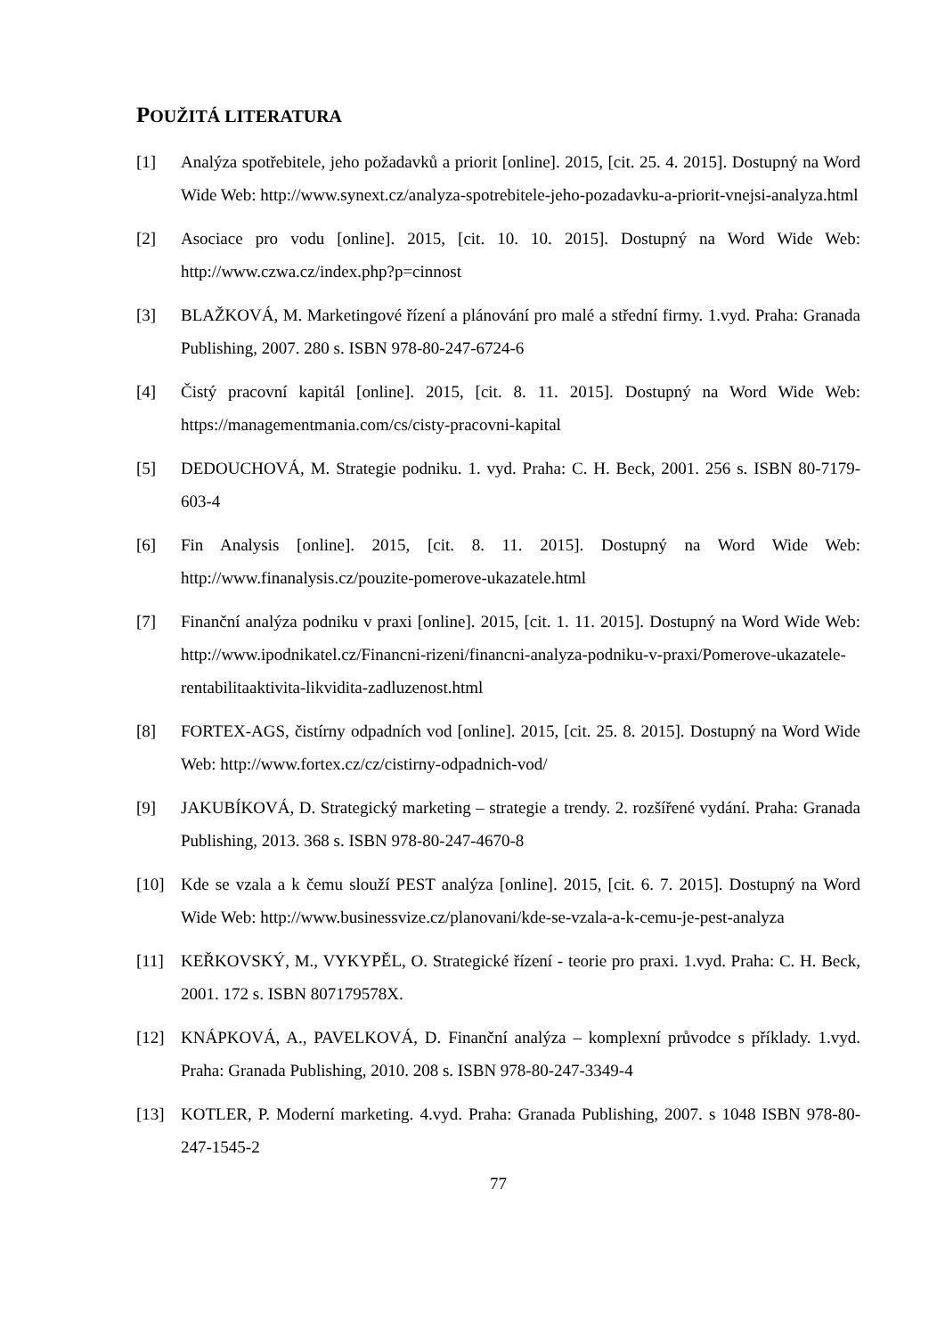POUŽITÁ LITERATURA
[1] Analýza spotřebitele, jeho požadavků a priorit [online]. 2015, [cit. 25. 4. 2015]. Dostupný na Word Wide Web: http://www.synext.cz/analyza-spotrebitele-jeho-pozadavku-a-priorit-vnejsi-analyza.html
[2] Asociace pro vodu [online]. 2015, [cit. 10. 10. 2015]. Dostupný na Word Wide Web: http://www.czwa.cz/index.php?p=cinnost
[3] BLAŽKOVÁ, M. Marketingové řízení a plánování pro malé a střední firmy. 1.vyd. Praha: Granada Publishing, 2007. 280 s. ISBN 978-80-247-6724-6
[4] Čistý pracovní kapitál [online]. 2015, [cit. 8. 11. 2015]. Dostupný na Word Wide Web: https://managementmania.com/cs/cisty-pracovni-kapital
[5] DEDOUCHOVÁ, M. Strategie podniku. 1. vyd. Praha: C. H. Beck, 2001. 256 s. ISBN 80-7179-603-4
[6] Fin Analysis [online]. 2015, [cit. 8. 11. 2015]. Dostupný na Word Wide Web: http://www.finanalysis.cz/pouzite-pomerove-ukazatele.html
[7] Finanční analýza podniku v praxi [online]. 2015, [cit. 1. 11. 2015]. Dostupný na Word Wide Web: http://www.ipodnikatel.cz/Financni-rizeni/financni-analyza-podniku-v-praxi/Pomerove-ukazatele-rentabilitaaktivita-likvidita-zadluzenost.html
[8] FORTEX-AGS, čistírny odpadních vod [online]. 2015, [cit. 25. 8. 2015]. Dostupný na Word Wide Web: http://www.fortex.cz/cz/cistirny-odpadnich-vod/
[9] JAKUBÍKOVÁ, D. Strategický marketing – strategie a trendy. 2. rozšířené vydání. Praha: Granada Publishing, 2013. 368 s. ISBN 978-80-247-4670-8
[10] Kde se vzala a k čemu slouží PEST analýza [online]. 2015, [cit. 6. 7. 2015]. Dostupný na Word Wide Web: http://www.businessvize.cz/planovani/kde-se-vzala-a-k-cemu-je-pest-analyza
[11] KEŘKOVSKÝ, M., VYKYPĚL, O. Strategické řízení - teorie pro praxi. 1.vyd. Praha: C. H. Beck, 2001. 172 s. ISBN 807179578X.
[12] KNÁPKOVÁ, A., PAVELKOVÁ, D. Finanční analýza – komplexní průvodce s příklady. 1.vyd. Praha: Granada Publishing, 2010. 208 s. ISBN 978-80-247-3349-4
[13] KOTLER, P. Moderní marketing. 4.vyd. Praha: Granada Publishing, 2007. s 1048 ISBN 978-80-247-1545-2
77